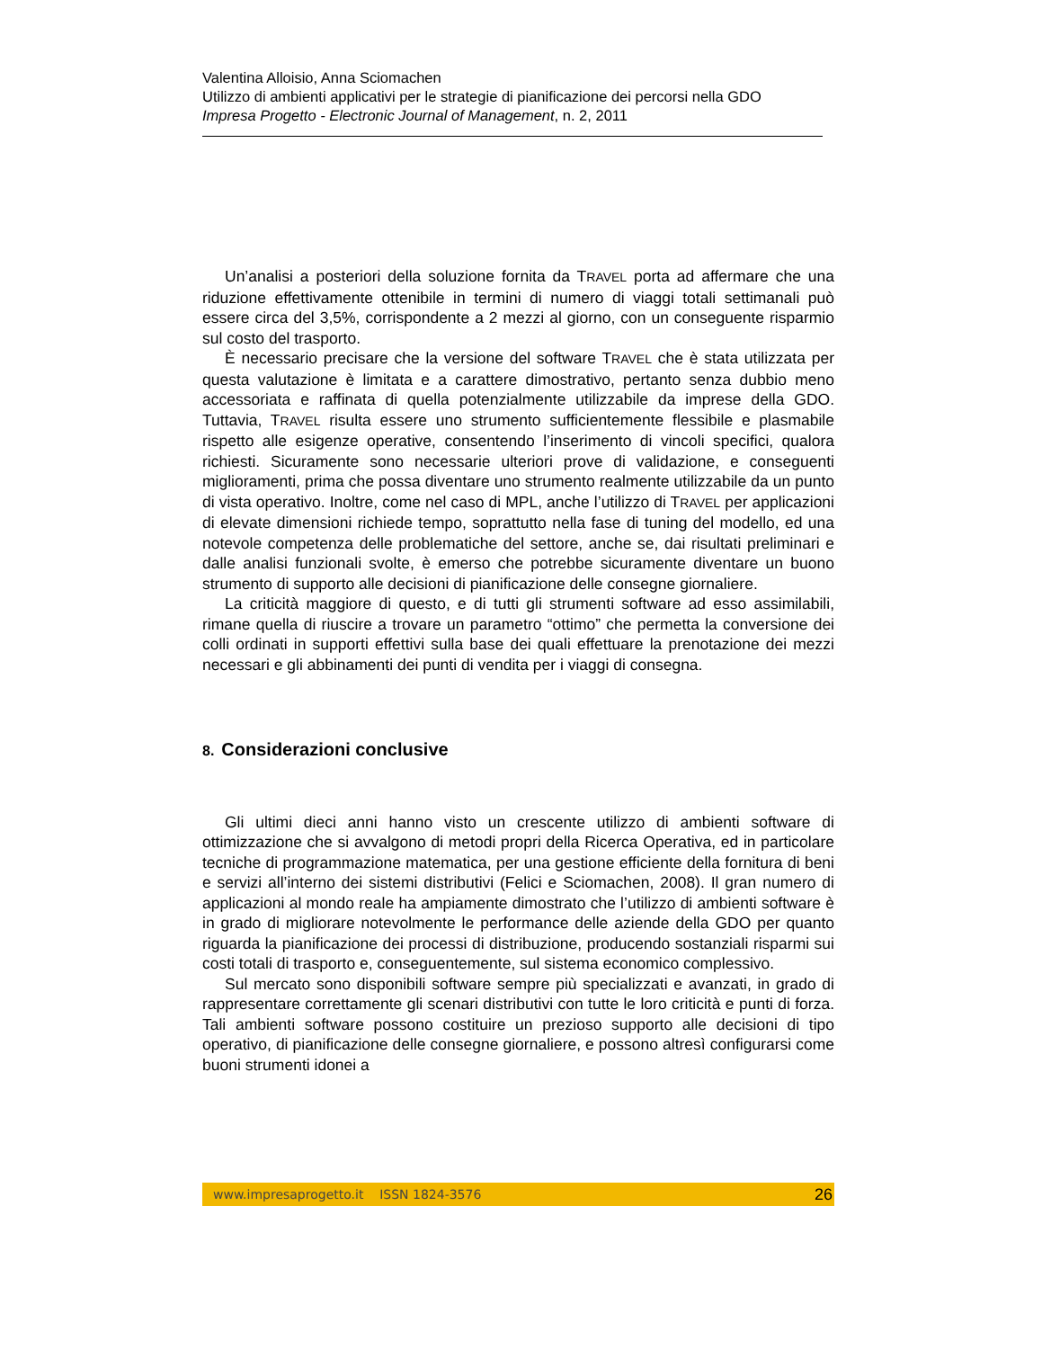Valentina Alloisio, Anna Sciomachen
Utilizzo di ambienti applicativi per le strategie di pianificazione dei percorsi nella GDO
Impresa Progetto - Electronic Journal of Management, n. 2, 2011
Un’analisi a posteriori della soluzione fornita da TRAVEL porta ad affermare che una riduzione effettivamente ottenibile in termini di numero di viaggi totali settimanali può essere circa del 3,5%, corrispondente a 2 mezzi al giorno, con un conseguente risparmio sul costo del trasporto.
È necessario precisare che la versione del software TRAVEL che è stata utilizzata per questa valutazione è limitata e a carattere dimostrativo, pertanto senza dubbio meno accessoriata e raffinata di quella potenzialmente utilizzabile da imprese della GDO. Tuttavia, TRAVEL risulta essere uno strumento sufficientemente flessibile e plasmabile rispetto alle esigenze operative, consentendo l’inserimento di vincoli specifici, qualora richiesti. Sicuramente sono necessarie ulteriori prove di validazione, e conseguenti miglioramenti, prima che possa diventare uno strumento realmente utilizzabile da un punto di vista operativo. Inoltre, come nel caso di MPL, anche l’utilizzo di TRAVEL per applicazioni di elevate dimensioni richiede tempo, soprattutto nella fase di tuning del modello, ed una notevole competenza delle problematiche del settore, anche se, dai risultati preliminari e dalle analisi funzionali svolte, è emerso che potrebbe sicuramente diventare un buono strumento di supporto alle decisioni di pianificazione delle consegne giornaliere.
La criticità maggiore di questo, e di tutti gli strumenti software ad esso assimilabili, rimane quella di riuscire a trovare un parametro “ottimo” che permetta la conversione dei colli ordinati in supporti effettivi sulla base dei quali effettuare la prenotazione dei mezzi necessari e gli abbinamenti dei punti di vendita per i viaggi di consegna.
8. Considerazioni conclusive
Gli ultimi dieci anni hanno visto un crescente utilizzo di ambienti software di ottimizzazione che si avvalgono di metodi propri della Ricerca Operativa, ed in particolare tecniche di programmazione matematica, per una gestione efficiente della fornitura di beni e servizi all’interno dei sistemi distributivi (Felici e Sciomachen, 2008). Il gran numero di applicazioni al mondo reale ha ampiamente dimostrato che l’utilizzo di ambienti software è in grado di migliorare notevolmente le performance delle aziende della GDO per quanto riguarda la pianificazione dei processi di distribuzione, producendo sostanziali risparmi sui costi totali di trasporto e, conseguentemente, sul sistema economico complessivo.
Sul mercato sono disponibili software sempre più specializzati e avanzati, in grado di rappresentare correttamente gli scenari distributivi con tutte le loro criticità e punti di forza. Tali ambienti software possono costituire un prezioso supporto alle decisioni di tipo operativo, di pianificazione delle consegne giornaliere, e possono altresì configurarsi come buoni strumenti idonei a
www.impresaprogetto.it ISSN 1824-3576 26